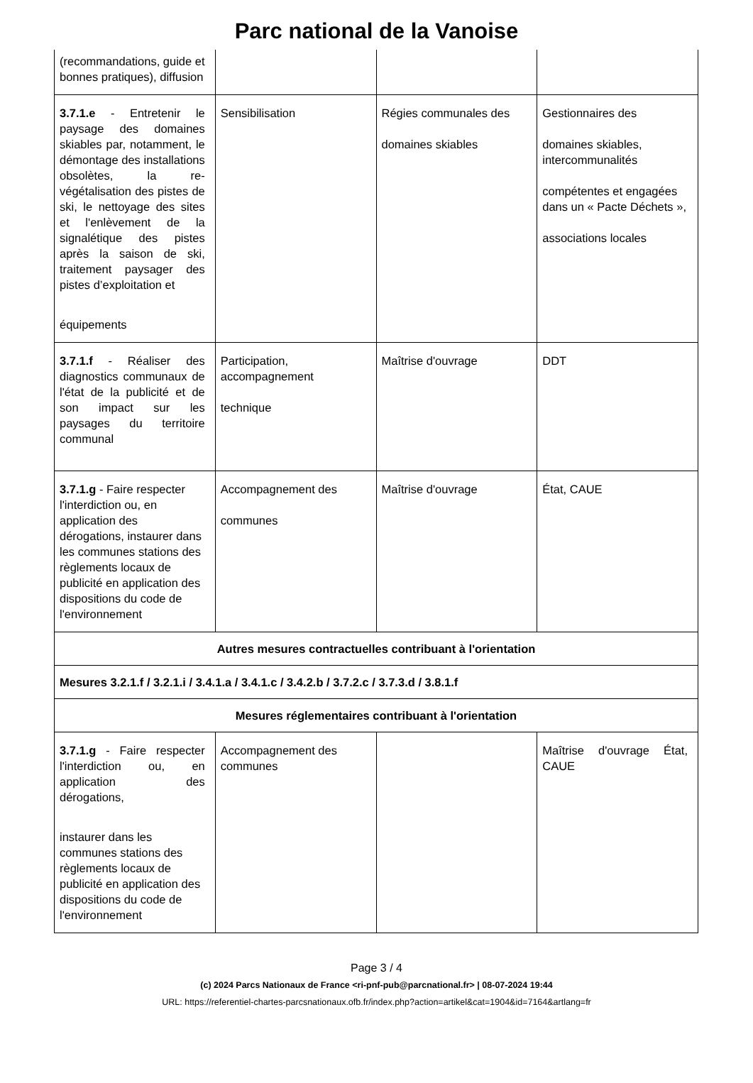Parc national de la Vanoise
| (recommandations, guide et bonnes pratiques), diffusion | | | |
| 3.7.1.e - Entretenir le paysage des domaines skiables par, notamment, le démontage des installations obsolètes, la re-végétalisation des pistes de ski, le nettoyage des sites et l'enlèvement de la signalétique des pistes après la saison de ski, traitement paysager des pistes d’exploitation et équipements | Sensibilisation | Régies communales des domaines skiables | Gestionnaires des domaines skiables, intercommunalités compétentes et engagées dans un « Pacte Déchets », associations locales |
| 3.7.1.f - Réaliser des diagnostics communaux de l'état de la publicité et de son impact sur les paysages du territoire communal | Participation, accompagnement technique | Maîtrise d'ouvrage | DDT |
| 3.7.1.g - Faire respecter l'interdiction ou, en application des dérogations, instaurer dans les communes stations des règlements locaux de publicité en application des dispositions du code de l'environnement | Accompagnement des communes | Maîtrise d'ouvrage | État, CAUE |
| Autres mesures contractuelles contribuant à l'orientation | | | |
| Mesures 3.2.1.f / 3.2.1.i / 3.4.1.a / 3.4.1.c / 3.4.2.b / 3.7.2.c / 3.7.3.d / 3.8.1.f | | | |
| Mesures réglementaires contribuant à l'orientation | | | |
| 3.7.1.g - Faire respecter l'interdiction ou, en application des dérogations, instaurer dans les communes stations des règlements locaux de publicité en application des dispositions du code de l'environnement | Accompagnement des communes | | Maîtrise d'ouvrage État, CAUE |
Page 3 / 4
(c) 2024 Parcs Nationaux de France <ri-pnf-pub@parcnational.fr> | 08-07-2024 19:44
URL: https://referentiel-chartes-parcsnationaux.ofb.fr/index.php?action=artikel&cat=1904&id=7164&artlang=fr